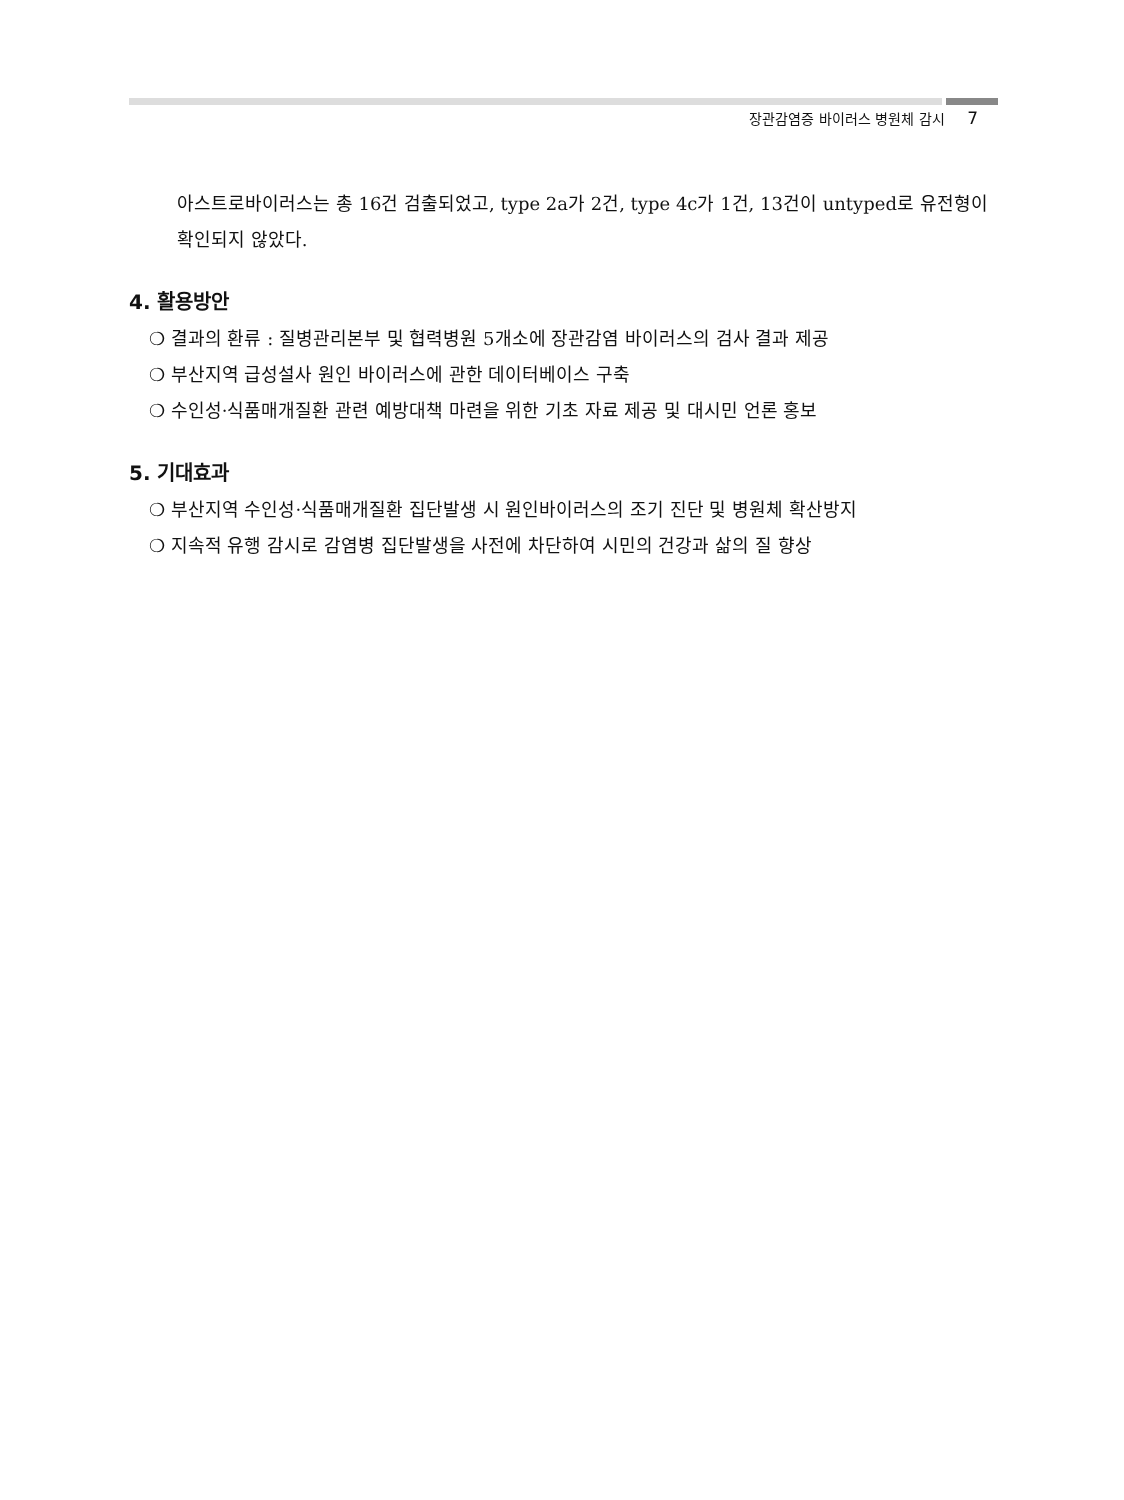장관감염증 바이러스 병원체 감시 7
아스트로바이러스는 총 16건 검출되었고, type 2a가 2건, type 4c가 1건, 13건이 untyped로 유전형이 확인되지 않았다.
4. 활용방안
❍ 결과의 환류 : 질병관리본부 및 협력병원 5개소에 장관감염 바이러스의 검사 결과 제공
❍ 부산지역 급성설사 원인 바이러스에 관한 데이터베이스 구축
❍ 수인성·식품매개질환 관련 예방대책 마련을 위한 기초 자료 제공 및 대시민 언론 홍보
5. 기대효과
❍ 부산지역 수인성·식품매개질환 집단발생 시 원인바이러스의 조기 진단 및 병원체 확산방지
❍ 지속적 유행 감시로 감염병 집단발생을 사전에 차단하여 시민의 건강과 삶의 질 향상